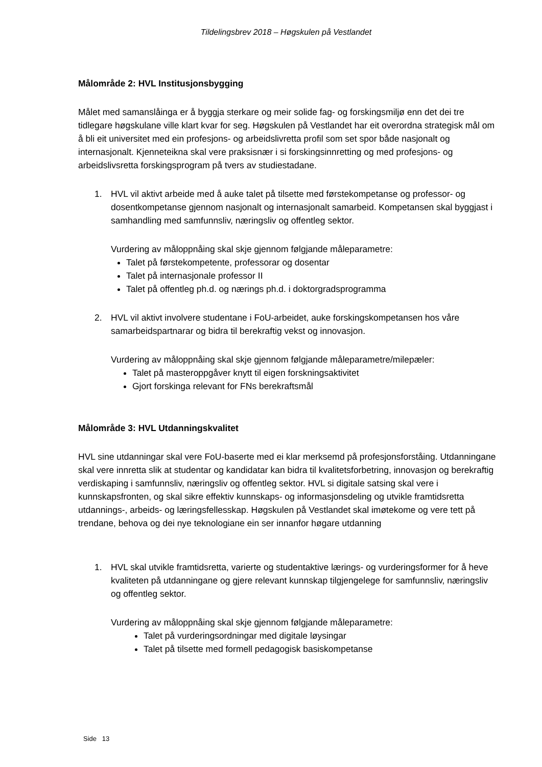Tildelingsbrev 2018 – Høgskulen på Vestlandet
Målområde 2: HVL Institusjonsbygging
Målet med samanslåinga er å byggja sterkare og meir solide fag- og forskingsmiljø enn det dei tre tidlegare høgskulane ville klart kvar for seg. Høgskulen på Vestlandet har eit overordna strategisk mål om å bli eit universitet med ein profesjons- og arbeidslivretta profil som set spor både nasjonalt og internasjonalt. Kjenneteikna skal vere praksisnær i si forskingsinnretting og med profesjons- og arbeidslivsretta forskingsprogram på tvers av studiestadane.
1. HVL vil aktivt arbeide med å auke talet på tilsette med førstekompetanse og professor- og dosentkompetanse gjennom nasjonalt og internasjonalt samarbeid. Kompetansen skal byggjast i samhandling med samfunnsliv, næringsliv og offentleg sektor.
Vurdering av måloppnåing skal skje gjennom følgjande måleparametre:
Talet på førstekompetente, professorar og dosentar
Talet på internasjonale professor II
Talet på offentleg ph.d. og nærings ph.d. i doktorgradsprogramma
2. HVL vil aktivt involvere studentane i FoU-arbeidet, auke forskingskompetansen hos våre samarbeidspartnarar og bidra til berekraftig vekst og innovasjon.
Vurdering av måloppnåing skal skje gjennom følgjande måleparametre/milepæler:
Talet på masteroppgåver knytt til eigen forskningsaktivitet
Gjort forskinga relevant for FNs berekraftsmål
Målområde 3: HVL Utdanningskvalitet
HVL sine utdanningar skal vere FoU-baserte med ei klar merksemd på profesjonsforståing. Utdanningane skal vere innretta slik at studentar og kandidatar kan bidra til kvalitetsforbetring, innovasjon og berekraftig verdiskaping i samfunnsliv, næringsliv og offentleg sektor. HVL si digitale satsing skal vere i kunnskapsfronten, og skal sikre effektiv kunnskaps- og informasjonsdeling og utvikle framtidsretta utdannings-, arbeids- og læringsfellesskap. Høgskulen på Vestlandet skal imøtekome og vere tett på trendane, behova og dei nye teknologiane ein ser innanfor høgare utdanning
1. HVL skal utvikle framtidsretta, varierte og studentaktive lærings- og vurderingsformer for å heve kvaliteten på utdanningane og gjere relevant kunnskap tilgjengelege for samfunnsliv, næringsliv og offentleg sektor.
Vurdering av måloppnåing skal skje gjennom følgjande måleparametre:
Talet på vurderingsordningar med digitale løysingar
Talet på tilsette med formell pedagogisk basiskompetanse
Side 13